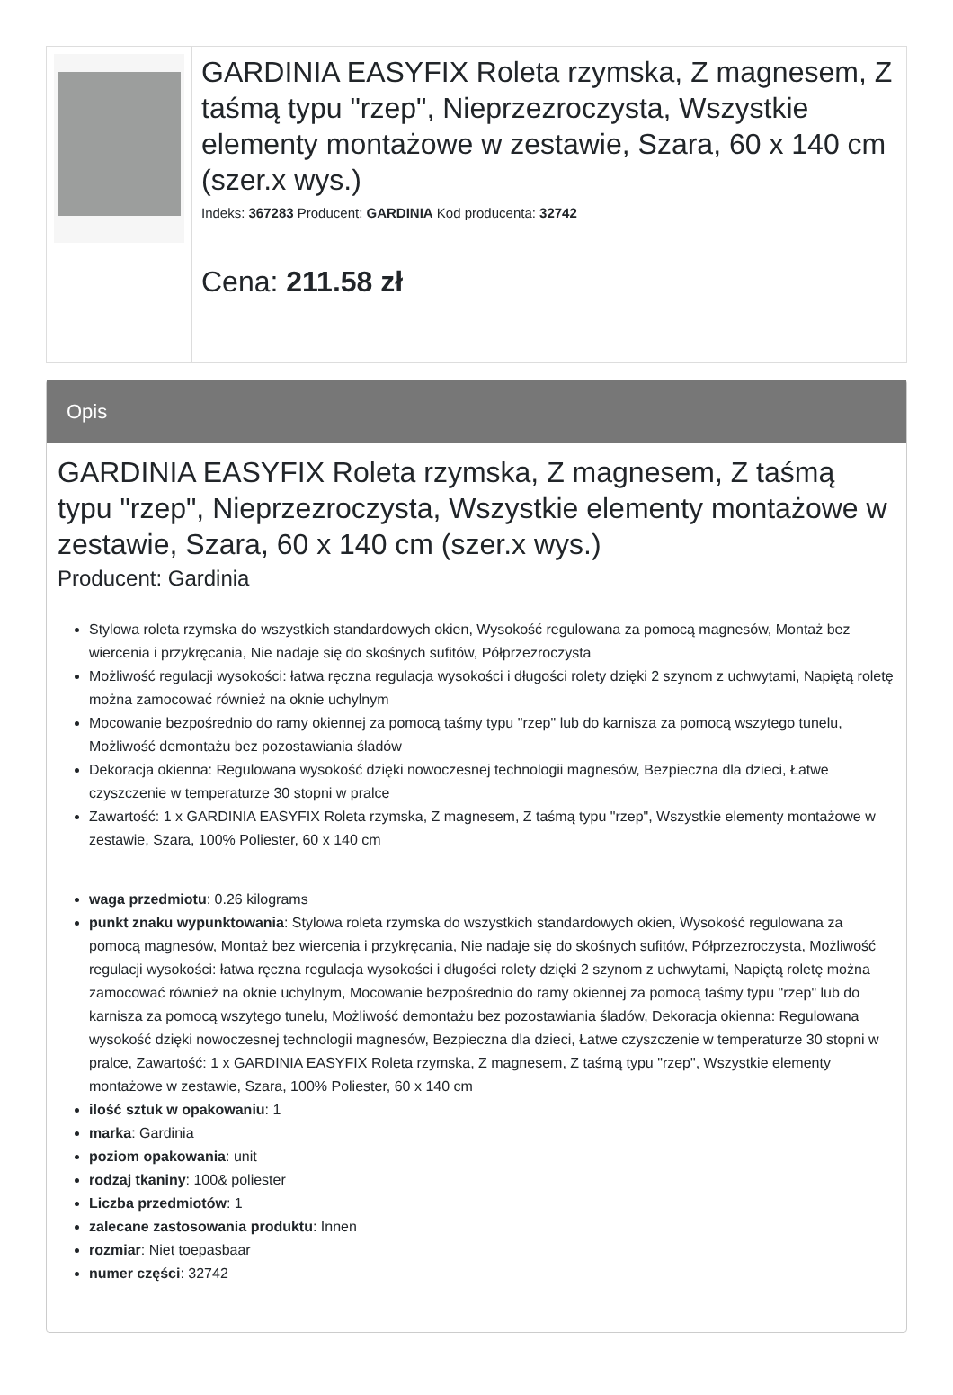GARDINIA EASYFIX Roleta rzymska, Z magnesem, Z taśmą typu "rzep", Nieprzezroczysta, Wszystkie elementy montażowe w zestawie, Szara, 60 x 140 cm (szer.x wys.)
Indeks: 367283 Producent: GARDINIA Kod producenta: 32742
Cena: 211.58 zł
Opis
GARDINIA EASYFIX Roleta rzymska, Z magnesem, Z taśmą typu "rzep", Nieprzezroczysta, Wszystkie elementy montażowe w zestawie, Szara, 60 x 140 cm (szer.x wys.)
Producent: Gardinia
Stylowa roleta rzymska do wszystkich standardowych okien, Wysokość regulowana za pomocą magnesów, Montaż bez wiercenia i przykręcania, Nie nadaje się do skośnych sufitów, Półprzezroczysta
Możliwość regulacji wysokości: łatwa ręczna regulacja wysokości i długości rolety dzięki 2 szynom z uchwytami, Napiętą roletę można zamocować również na oknie uchylnym
Mocowanie bezpośrednio do ramy okiennej za pomocą taśmy typu "rzep" lub do karnisza za pomocą wszytego tunelu, Możliwość demontażu bez pozostawiania śladów
Dekoracja okienna: Regulowana wysokość dzięki nowoczesnej technologii magnesów, Bezpieczna dla dzieci, Łatwe czyszczenie w temperaturze 30 stopni w pralce
Zawartość: 1 x GARDINIA EASYFIX Roleta rzymska, Z magnesem, Z taśmą typu "rzep", Wszystkie elementy montażowe w zestawie, Szara, 100% Poliester, 60 x 140 cm
waga przedmiotu: 0.26 kilograms
punkt znaku wypunktowania: Stylowa roleta rzymska do wszystkich standardowych okien, Wysokość regulowana za pomocą magnesów, Montaż bez wiercenia i przykręcania, Nie nadaje się do skośnych sufitów, Półprzezroczysta, Możliwość regulacji wysokości: łatwa ręczna regulacja wysokości i długości rolety dzięki 2 szynom z uchwytami, Napiętą roletę można zamocować również na oknie uchylnym, Mocowanie bezpośrednio do ramy okiennej za pomocą taśmy typu "rzep" lub do karnisza za pomocą wszytego tunelu, Możliwość demontażu bez pozostawiania śladów, Dekoracja okienna: Regulowana wysokość dzięki nowoczesnej technologii magnesów, Bezpieczna dla dzieci, Łatwe czyszczenie w temperaturze 30 stopni w pralce, Zawartość: 1 x GARDINIA EASYFIX Roleta rzymska, Z magnesem, Z taśmą typu "rzep", Wszystkie elementy montażowe w zestawie, Szara, 100% Poliester, 60 x 140 cm
ilość sztuk w opakowaniu: 1
marka: Gardinia
poziom opakowania: unit
rodzaj tkaniny: 100& poliester
Liczba przedmiotów: 1
zalecane zastosowania produktu: Innen
rozmiar: Niet toepasbaar
numer części: 32742